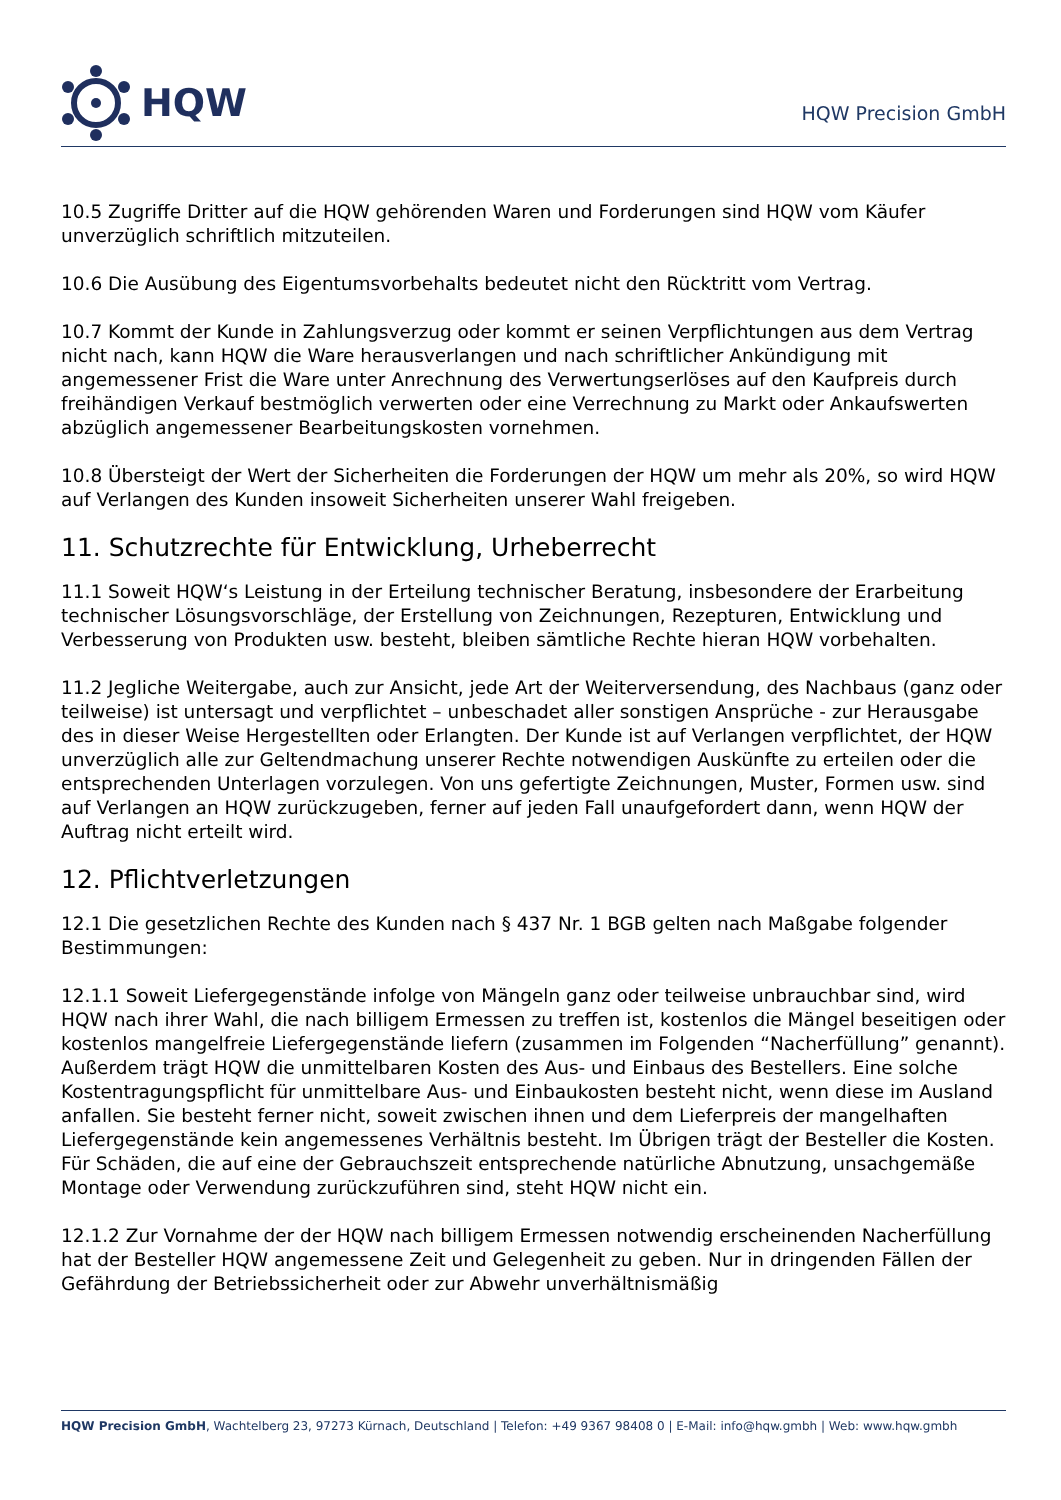HQW
HQW Precision GmbH
10.5 Zugriffe Dritter auf die HQW gehörenden Waren und Forderungen sind HQW vom Käufer unverzüglich schriftlich mitzuteilen.
10.6 Die Ausübung des Eigentumsvorbehalts bedeutet nicht den Rücktritt vom Vertrag.
10.7 Kommt der Kunde in Zahlungsverzug oder kommt er seinen Verpflichtungen aus dem Vertrag nicht nach, kann HQW die Ware herausverlangen und nach schriftlicher Ankündigung mit angemessener Frist die Ware unter Anrechnung des Verwertungserlöses auf den Kaufpreis durch freihändigen Verkauf bestmöglich verwerten oder eine Verrechnung zu Markt oder Ankaufswerten abzüglich angemessener Bearbeitungskosten vornehmen.
10.8 Übersteigt der Wert der Sicherheiten die Forderungen der HQW um mehr als 20%, so wird HQW auf Verlangen des Kunden insoweit Sicherheiten unserer Wahl freigeben.
11. Schutzrechte für Entwicklung, Urheberrecht
11.1 Soweit HQW‘s Leistung in der Erteilung technischer Beratung, insbesondere der Erarbeitung technischer Lösungsvorschläge, der Erstellung von Zeichnungen, Rezepturen, Entwicklung und Verbesserung von Produkten usw. besteht, bleiben sämtliche Rechte hieran HQW vorbehalten.
11.2 Jegliche Weitergabe, auch zur Ansicht, jede Art der Weiterversendung, des Nachbaus (ganz oder teilweise) ist untersagt und verpflichtet – unbeschadet aller sonstigen Ansprüche - zur Herausgabe des in dieser Weise Hergestellten oder Erlangten. Der Kunde ist auf Verlangen verpflichtet, der HQW unverzüglich alle zur Geltendmachung unserer Rechte notwendigen Auskünfte zu erteilen oder die entsprechenden Unterlagen vorzulegen. Von uns gefertigte Zeichnungen, Muster, Formen usw. sind auf Verlangen an HQW zurückzugeben, ferner auf jeden Fall unaufgefordert dann, wenn HQW der Auftrag nicht erteilt wird.
12. Pflichtverletzungen
12.1 Die gesetzlichen Rechte des Kunden nach § 437 Nr. 1 BGB gelten nach Maßgabe folgender Bestimmungen:
12.1.1 Soweit Liefergegenstände infolge von Mängeln ganz oder teilweise unbrauchbar sind, wird HQW nach ihrer Wahl, die nach billigem Ermessen zu treffen ist, kostenlos die Mängel beseitigen oder kostenlos mangelfreie Liefergegenstände liefern (zusammen im Folgenden “Nacherfüllung” genannt). Außerdem trägt HQW die unmittelbaren Kosten des Aus- und Einbaus des Bestellers. Eine solche Kostentragungspflicht für unmittelbare Aus- und Einbaukosten besteht nicht, wenn diese im Ausland anfallen. Sie besteht ferner nicht, soweit zwischen ihnen und dem Lieferpreis der mangelhaften Liefergegenstände kein angemessenes Verhältnis besteht. Im Übrigen trägt der Besteller die Kosten. Für Schäden, die auf eine der Gebrauchszeit entsprechende natürliche Abnutzung, unsachgemäße Montage oder Verwendung zurückzuführen sind, steht HQW nicht ein.
12.1.2 Zur Vornahme der der HQW nach billigem Ermessen notwendig erscheinenden Nacherfüllung hat der Besteller HQW angemessene Zeit und Gelegenheit zu geben. Nur in dringenden Fällen der Gefährdung der Betriebssicherheit oder zur Abwehr unverhältnismäßig
HQW Precision GmbH, Wachtelberg 23, 97273 Kürnach, Deutschland | Telefon: +49 9367 98408 0 | E-Mail: info@hqw.gmbh | Web: www.hqw.gmbh